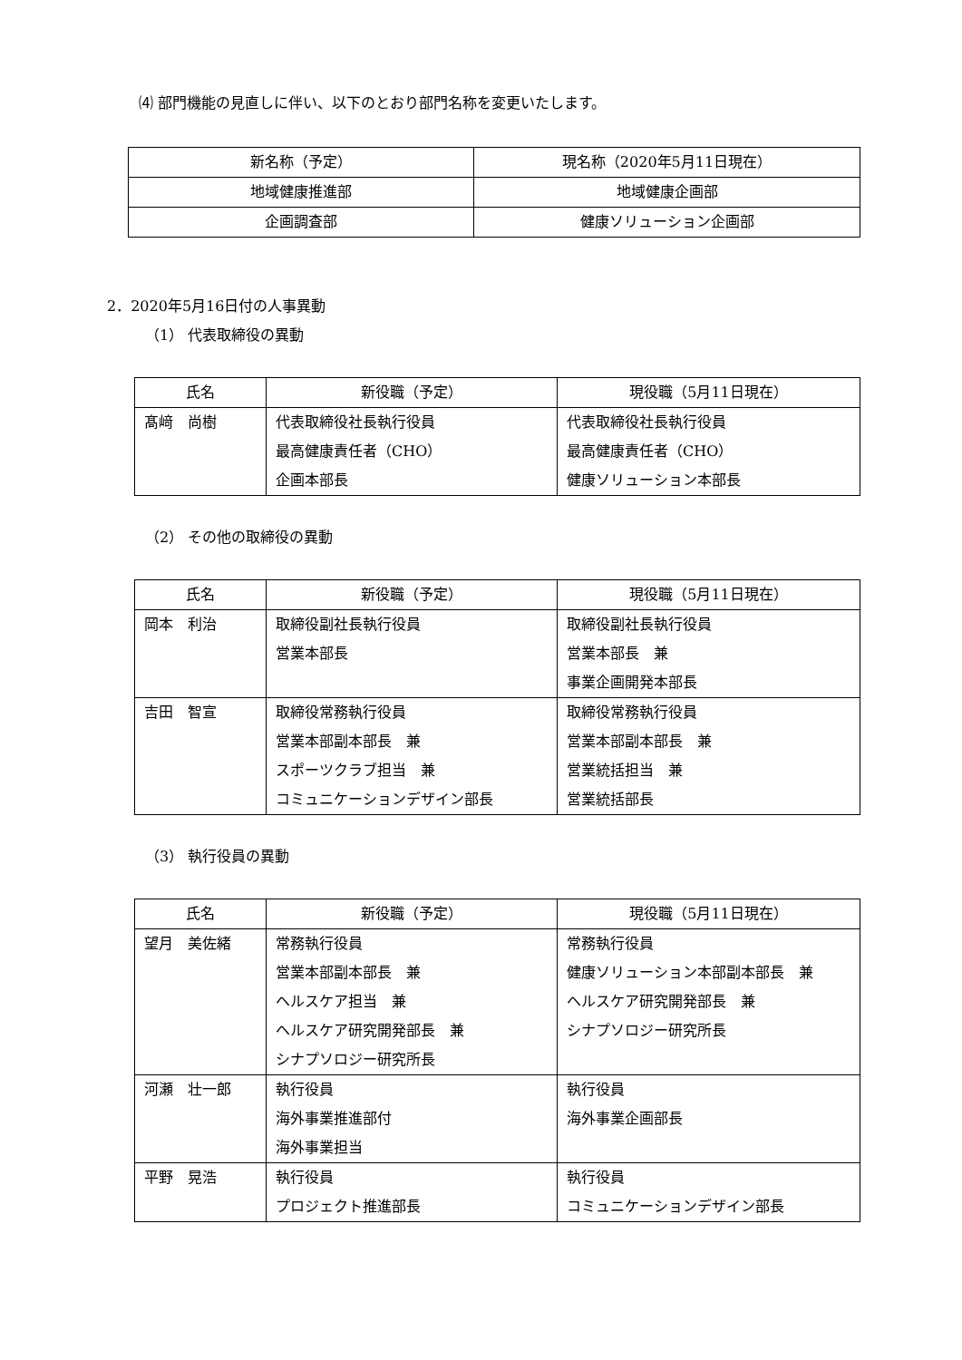⑷ 部門機能の見直しに伴い、以下のとおり部門名称を変更いたします。
| 新名称（予定） | 現名称（2020年5月11日現在） |
| 地域健康推進部 | 地域健康企画部 |
| 企画調査部 | 健康ソリューション企画部 |
2．2020年5月16日付の人事異動
（1） 代表取締役の異動
| 氏名 | 新役職（予定） | 現役職（5月11日現在） |
| --- | --- | --- |
| 髙﨑 尚樹 | 代表取締役社長執行役員 最高健康責任者（CHO） 企画本部長 | 代表取締役社長執行役員 最高健康責任者（CHO） 健康ソリューション本部長 |
（2） その他の取締役の異動
| 氏名 | 新役職（予定） | 現役職（5月11日現在） |
| --- | --- | --- |
| 岡本 利治 | 取締役副社長執行役員 営業本部長 | 取締役副社長執行役員 営業本部長 兼 事業企画開発本部長 |
| 吉田 智宣 | 取締役常務執行役員 営業本部副本部長 兼 スポーツクラブ担当 兼 コミュニケーションデザイン部長 | 取締役常務執行役員 営業本部副本部長 兼 営業統括担当 兼 営業統括部長 |
（3） 執行役員の異動
| 氏名 | 新役職（予定） | 現役職（5月11日現在） |
| --- | --- | --- |
| 望月 美佐緒 | 常務執行役員 営業本部副本部長 兼 ヘルスケア担当 兼 ヘルスケア研究開発部長 兼 シナプソロジー研究所長 | 常務執行役員 健康ソリューション本部副本部長 兼 ヘルスケア研究開発部長 兼 シナプソロジー研究所長 |
| 河瀬 壮一郎 | 執行役員 海外事業推進部付 海外事業担当 | 執行役員 海外事業企画部長 |
| 平野 晃浩 | 執行役員 プロジェクト推進部長 | 執行役員 コミュニケーションデザイン部長 |